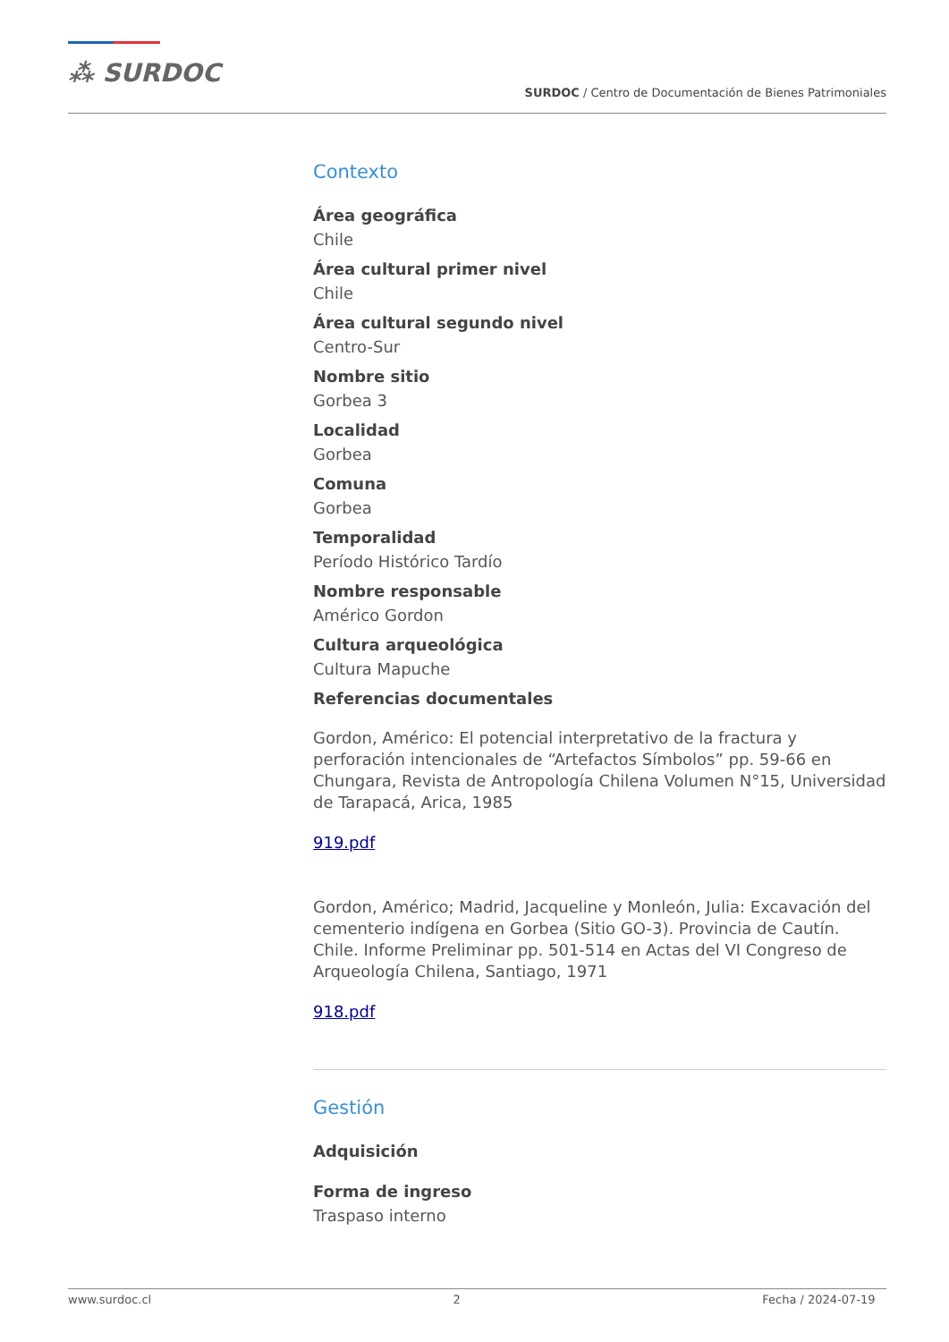⁂ SURDOC
SURDOC / Centro de Documentación de Bienes Patrimoniales
Contexto
Área geográfica
Chile
Área cultural primer nivel
Chile
Área cultural segundo nivel
Centro-Sur
Nombre sitio
Gorbea 3
Localidad
Gorbea
Comuna
Gorbea
Temporalidad
Período Histórico Tardío
Nombre responsable
Américo Gordon
Cultura arqueológica
Cultura Mapuche
Referencias documentales
Gordon, Américo: El potencial interpretativo de la fractura y perforación intencionales de “Artefactos Símbolos” pp. 59-66 en Chungara, Revista de Antropología Chilena Volumen N°15, Universidad de Tarapacá, Arica, 1985
919.pdf
Gordon, Américo; Madrid, Jacqueline y Monleón, Julia: Excavación del cementerio indígena en Gorbea (Sitio GO-3). Provincia de Cautín. Chile. Informe Preliminar pp. 501-514 en Actas del VI Congreso de Arqueología Chilena, Santiago, 1971
918.pdf
Gestión
Adquisición
Forma de ingreso
Traspaso interno
www.surdoc.cl 2 Fecha / 2024-07-19